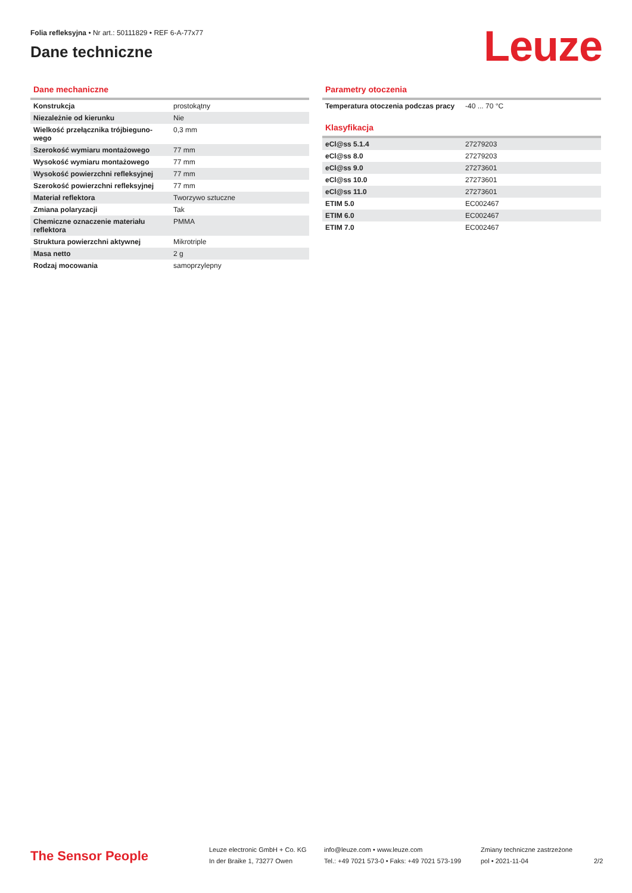Folia refleksyjna • Nr art.: 50111829 • REF 6-A-77x77
Dane techniczne
Leuze
Dane mechaniczne
| Konstrukcja | prostokątny |
| Niezależnie od kierunku | Nie |
| Wielkość przełącznika trójbieguno-wego | 0,3 mm |
| Szerokość wymiaru montażowego | 77 mm |
| Wysokość wymiaru montażowego | 77 mm |
| Wysokość powierzchni refleksyjnej | 77 mm |
| Szerokość powierzchni refleksyjnej | 77 mm |
| Materiał reflektora | Tworzywo sztuczne |
| Zmiana polaryzacji | Tak |
| Chemiczne oznaczenie materiału reflektora | PMMA |
| Struktura powierzchni aktywnej | Mikrotriple |
| Masa netto | 2 g |
| Rodzaj mocowania | samoprzylepny |
Parametry otoczenia
| Temperatura otoczenia podczas pracy | -40 ... 70 °C |
Klasyfikacja
| eCl@ss 5.1.4 | 27279203 |
| eCl@ss 8.0 | 27279203 |
| eCl@ss 9.0 | 27273601 |
| eCl@ss 10.0 | 27273601 |
| eCl@ss 11.0 | 27273601 |
| ETIM 5.0 | EC002467 |
| ETIM 6.0 | EC002467 |
| ETIM 7.0 | EC002467 |
The Sensor People
Leuze electronic GmbH + Co. KG
In der Braike 1, 73277 Owen
info@leuze.com • www.leuze.com
Tel.: +49 7021 573-0 • Faks: +49 7021 573-199
Zmiany techniczne zastrzeżone
pol • 2021-11-04
2/2